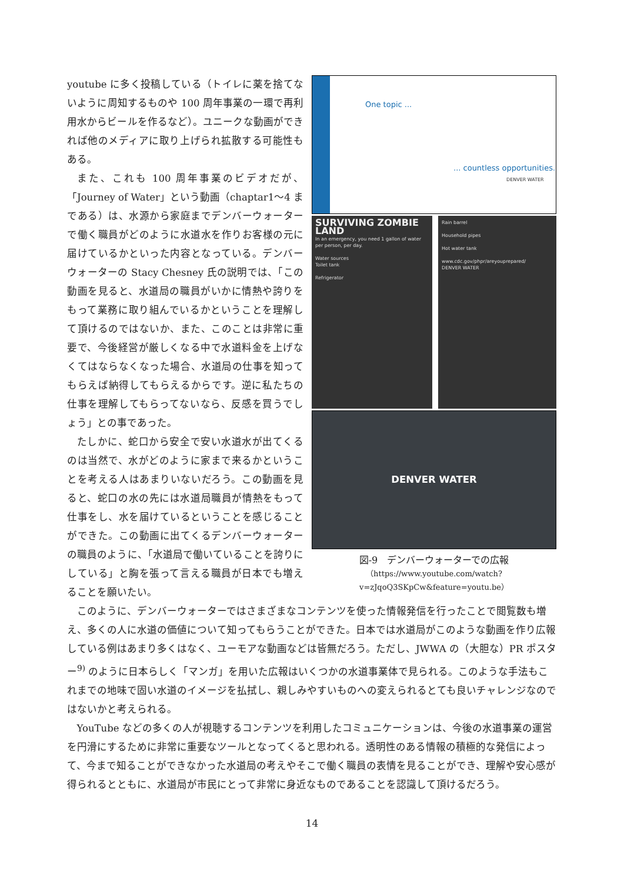youtube に多く投稿している（トイレに薬を捨てないように周知するものや 100 周年事業の一環で再利用水からビールを作るなど）。ユニークな動画ができれば他のメディアに取り上げられ拡散する可能性もある。
また、これも 100 周年事業のビデオだが、「Journey of Water」という動画（chaptar1～4 まである）は、水源から家庭までデンバーウォーターで働く職員がどのように水道水を作りお客様の元に届けているかといった内容となっている。デンバーウォーターの Stacy Chesney 氏の説明では、「この動画を見ると、水道局の職員がいかに情熱や誇りをもって業務に取り組んでいるかということを理解して頂けるのではないか、また、このことは非常に重要で、今後経営が厳しくなる中で水道料金を上げなくてはならなくなった場合、水道局の仕事を知ってもらえば納得してもらえるからです。逆に私たちの仕事を理解してもらってないなら、反感を買うでしょう」との事であった。
たしかに、蛇口から安全で安い水道水が出てくるのは当然で、水がどのように家まで来るかということを考える人はあまりいないだろう。この動画を見ると、蛇口の水の先には水道局職員が情熱をもって仕事をし、水を届けているということを感じることができた。この動画に出てくるデンバーウォーターの職員のように、「水道局で働いていることを誇りにしている」と胸を張って言える職員が日本でも増えることを願いたい。
One topic ...
... countless opportunities.
DENVER WATER
SURVIVING ZOMBIE LAND
In an emergency, you need 1 gallon of water per person, per day.
Water sources
Toilet tank
Refrigerator
Rain barrel
Household pipes
Hot water tank
www.cdc.gov/phpr/areyouprepared/
DENVER WATER
DENVER WATER
図-9　デンバーウォーターでの広報
（https://www.youtube.com/watch?v=zJqoQ3SKpCw&feature=youtu.be）
このように、デンバーウォーターではさまざまなコンテンツを使った情報発信を行ったことで閲覧数も増え、多くの人に水道の価値について知ってもらうことができた。日本では水道局がこのような動画を作り広報している例はあまり多くはなく、ユーモアな動画などは皆無だろう。ただし、JWWA の（大胆な）PR ポスター<sup>9)</sup> のように日本らしく「マンガ」を用いた広報はいくつかの水道事業体で見られる。このような手法もこれまでの地味で固い水道のイメージを払拭し、親しみやすいものへの変えられるとても良いチャレンジなのではないかと考えられる。
YouTube などの多くの人が視聴するコンテンツを利用したコミュニケーションは、今後の水道事業の運営を円滑にするために非常に重要なツールとなってくると思われる。透明性のある情報の積極的な発信によって、今まで知ることができなかった水道局の考えやそこで働く職員の表情を見ることができ、理解や安心感が得られるとともに、水道局が市民にとって非常に身近なものであることを認識して頂けるだろう。
14